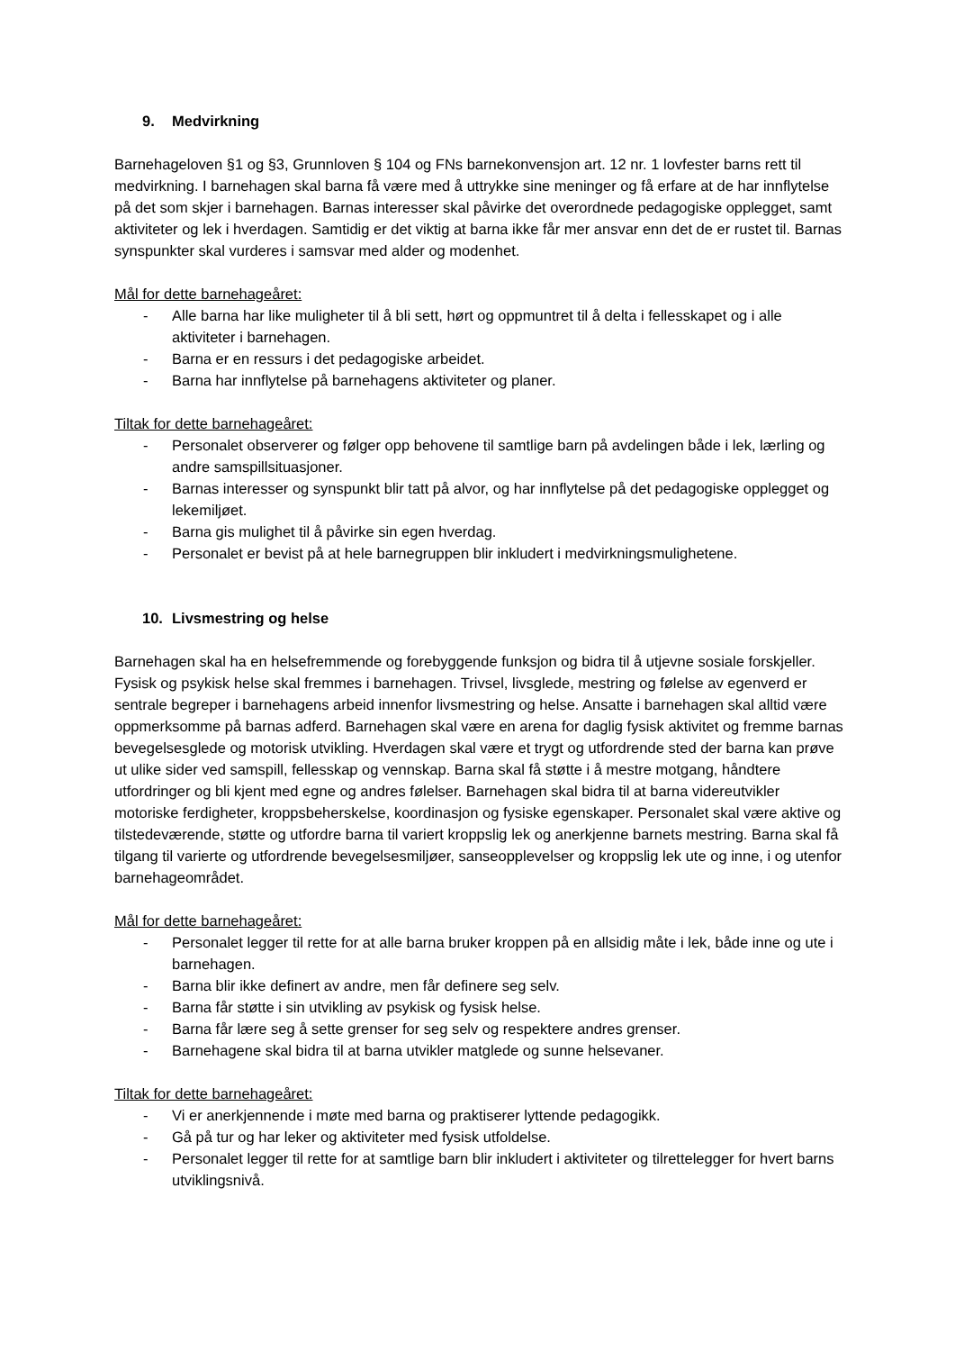9. Medvirkning
Barnehageloven §1 og §3, Grunnloven § 104 og FNs barnekonvensjon art. 12 nr. 1 lovfester barns rett til medvirkning. I barnehagen skal barna få være med å uttrykke sine meninger og få erfare at de har innflytelse på det som skjer i barnehagen. Barnas interesser skal påvirke det overordnede pedagogiske opplegget, samt aktiviteter og lek i hverdagen. Samtidig er det viktig at barna ikke får mer ansvar enn det de er rustet til. Barnas synspunkter skal vurderes i samsvar med alder og modenhet.
Mål for dette barnehageåret:
- Alle barna har like muligheter til å bli sett, hørt og oppmuntret til å delta i fellesskapet og i alle aktiviteter i barnehagen.
- Barna er en ressurs i det pedagogiske arbeidet.
- Barna har innflytelse på barnehagens aktiviteter og planer.
Tiltak for dette barnehageåret:
- Personalet observerer og følger opp behovene til samtlige barn på avdelingen både i lek, lærling og andre samspillsituasjoner.
- Barnas interesser og synspunkt blir tatt på alvor, og har innflytelse på det pedagogiske opplegget og lekemiljøet.
- Barna gis mulighet til å påvirke sin egen hverdag.
- Personalet er bevist på at hele barnegruppen blir inkludert i medvirkningsmulighetene.
10. Livsmestring og helse
Barnehagen skal ha en helsefremmende og forebyggende funksjon og bidra til å utjevne sosiale forskjeller. Fysisk og psykisk helse skal fremmes i barnehagen. Trivsel, livsglede, mestring og følelse av egenverd er sentrale begreper i barnehagens arbeid innenfor livsmestring og helse. Ansatte i barnehagen skal alltid være oppmerksomme på barnas adferd. Barnehagen skal være en arena for daglig fysisk aktivitet og fremme barnas bevegelsesglede og motorisk utvikling. Hverdagen skal være et trygt og utfordrende sted der barna kan prøve ut ulike sider ved samspill, fellesskap og vennskap. Barna skal få støtte i å mestre motgang, håndtere utfordringer og bli kjent med egne og andres følelser. Barnehagen skal bidra til at barna videreutvikler motoriske ferdigheter, kroppsbeherskelse, koordinasjon og fysiske egenskaper. Personalet skal være aktive og tilstedeværende, støtte og utfordre barna til variert kroppslig lek og anerkjenne barnets mestring. Barna skal få tilgang til varierte og utfordrende bevegelsesmiljøer, sanseopplevelser og kroppslig lek ute og inne, i og utenfor barnehageområdet.
Mål for dette barnehageåret:
- Personalet legger til rette for at alle barna bruker kroppen på en allsidig måte i lek, både inne og ute i barnehagen.
- Barna blir ikke definert av andre, men får definere seg selv.
- Barna får støtte i sin utvikling av psykisk og fysisk helse.
- Barna får lære seg å sette grenser for seg selv og respektere andres grenser.
- Barnehagene skal bidra til at barna utvikler matglede og sunne helsevaner.
Tiltak for dette barnehageåret:
- Vi er anerkjennende i møte med barna og praktiserer lyttende pedagogikk.
- Gå på tur og har leker og aktiviteter med fysisk utfoldelse.
- Personalet legger til rette for at samtlige barn blir inkludert i aktiviteter og tilrettelegger for hvert barns utviklingsnivå.